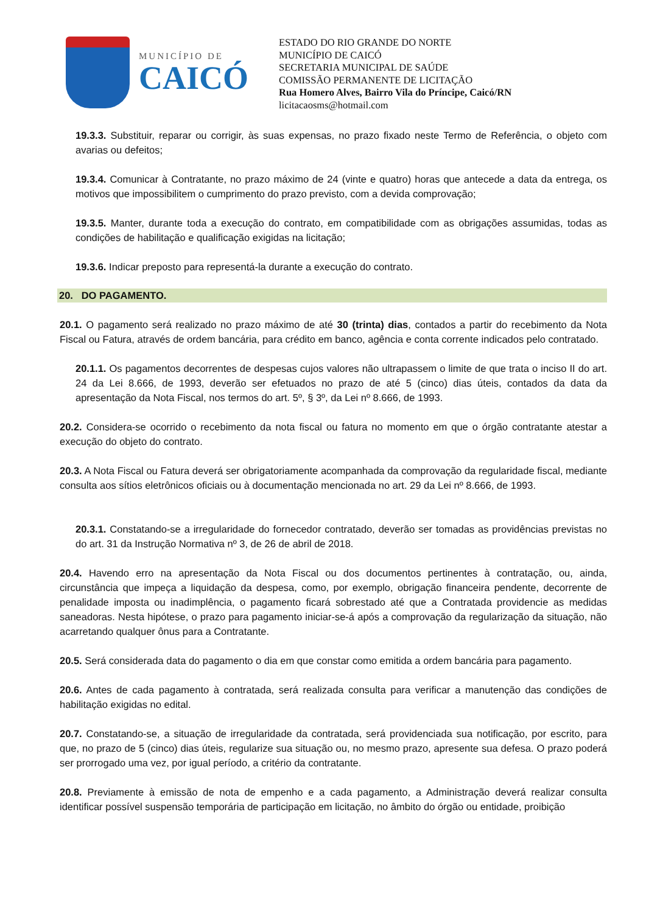MUNICÍPIO DE
CAICÓ
ESTADO DO RIO GRANDE DO NORTE
MUNICÍPIO DE CAICÓ
SECRETARIA MUNICIPAL DE SAÚDE
COMISSÃO PERMANENTE DE LICITAÇÃO
Rua Homero Alves, Bairro Vila do Príncipe, Caicó/RN
licitacaosms@hotmail.com
19.3.3. Substituir, reparar ou corrigir, às suas expensas, no prazo fixado neste Termo de Referência, o objeto com avarias ou defeitos;
19.3.4. Comunicar à Contratante, no prazo máximo de 24 (vinte e quatro) horas que antecede a data da entrega, os motivos que impossibilitem o cumprimento do prazo previsto, com a devida comprovação;
19.3.5. Manter, durante toda a execução do contrato, em compatibilidade com as obrigações assumidas, todas as condições de habilitação e qualificação exigidas na licitação;
19.3.6. Indicar preposto para representá-la durante a execução do contrato.
20. DO PAGAMENTO.
20.1. O pagamento será realizado no prazo máximo de até 30 (trinta) dias, contados a partir do recebimento da Nota Fiscal ou Fatura, através de ordem bancária, para crédito em banco, agência e conta corrente indicados pelo contratado.
20.1.1. Os pagamentos decorrentes de despesas cujos valores não ultrapassem o limite de que trata o inciso II do art. 24 da Lei 8.666, de 1993, deverão ser efetuados no prazo de até 5 (cinco) dias úteis, contados da data da apresentação da Nota Fiscal, nos termos do art. 5º, § 3º, da Lei nº 8.666, de 1993.
20.2. Considera-se ocorrido o recebimento da nota fiscal ou fatura no momento em que o órgão contratante atestar a execução do objeto do contrato.
20.3. A Nota Fiscal ou Fatura deverá ser obrigatoriamente acompanhada da comprovação da regularidade fiscal, mediante consulta aos sítios eletrônicos oficiais ou à documentação mencionada no art. 29 da Lei nº 8.666, de 1993.
20.3.1. Constatando-se a irregularidade do fornecedor contratado, deverão ser tomadas as providências previstas no do art. 31 da Instrução Normativa nº 3, de 26 de abril de 2018.
20.4. Havendo erro na apresentação da Nota Fiscal ou dos documentos pertinentes à contratação, ou, ainda, circunstância que impeça a liquidação da despesa, como, por exemplo, obrigação financeira pendente, decorrente de penalidade imposta ou inadimplência, o pagamento ficará sobrestado até que a Contratada providencie as medidas saneadoras. Nesta hipótese, o prazo para pagamento iniciar-se-á após a comprovação da regularização da situação, não acarretando qualquer ônus para a Contratante.
20.5. Será considerada data do pagamento o dia em que constar como emitida a ordem bancária para pagamento.
20.6. Antes de cada pagamento à contratada, será realizada consulta para verificar a manutenção das condições de habilitação exigidas no edital.
20.7. Constatando-se, a situação de irregularidade da contratada, será providenciada sua notificação, por escrito, para que, no prazo de 5 (cinco) dias úteis, regularize sua situação ou, no mesmo prazo, apresente sua defesa. O prazo poderá ser prorrogado uma vez, por igual período, a critério da contratante.
20.8. Previamente à emissão de nota de empenho e a cada pagamento, a Administração deverá realizar consulta identificar possível suspensão temporária de participação em licitação, no âmbito do órgão ou entidade, proibição